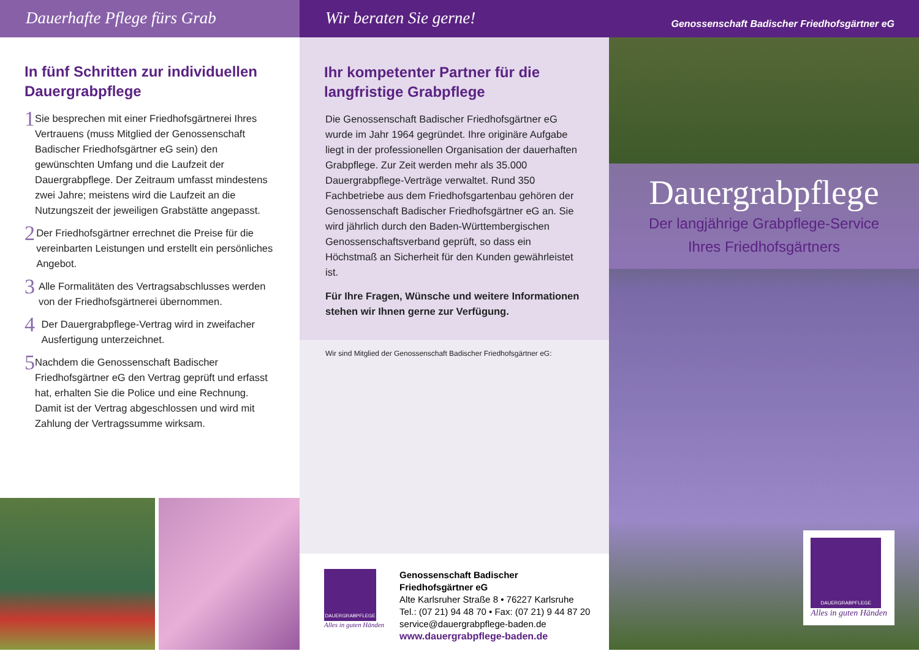Dauerhafte Pflege fürs Grab
In fünf Schritten zur individuellen Dauergrabpflege
1
Sie besprechen mit einer Friedhofsgärtnerei Ihres Vertrauens (muss Mitglied der Genossenschaft Badischer Friedhofsgärtner eG sein) den gewünschten Umfang und die Laufzeit der Dauergrabpflege. Der Zeitraum umfasst mindestens zwei Jahre; meistens wird die Laufzeit an die Nutzungszeit der jeweiligen Grabstätte angepasst.
2
Der Friedhofsgärtner errechnet die Preise für die vereinbarten Leistungen und erstellt ein persönliches Angebot.
3
Alle Formalitäten des Vertragsabschlusses werden von der Friedhofsgärtnerei übernommen.
4
Der Dauergrabpflege-Vertrag wird in zweifacher Ausfertigung unterzeichnet.
5
Nachdem die Genossenschaft Badischer Friedhofsgärtner eG den Vertrag geprüft und erfasst hat, erhalten Sie die Police und eine Rechnung. Damit ist der Vertrag abgeschlossen und wird mit Zahlung der Vertragssumme wirksam.
Wir beraten Sie gerne!
Ihr kompetenter Partner für die langfristige Grabpflege
Die Genossenschaft Badischer Friedhofsgärtner eG wurde im Jahr 1964 gegründet. Ihre originäre Aufgabe liegt in der professionellen Organisation der dauerhaften Grabpflege. Zur Zeit werden mehr als 35.000 Dauergrabpflege-Verträge verwaltet. Rund 350 Fachbetriebe aus dem Friedhofsgartenbau gehören der Genossenschaft Badischer Friedhofsgärtner eG an. Sie wird jährlich durch den Baden-Württembergischen Genossenschaftsverband geprüft, so dass ein Höchstmaß an Sicherheit für den Kunden gewährleistet ist.
Für Ihre Fragen, Wünsche und weitere Informationen stehen wir Ihnen gerne zur Verfügung.
Wir sind Mitglied der Genossenschaft Badischer Friedhofsgärtner eG:
DAUERGRABPFLEGE
Alles in guten Händen
Genossenschaft Badischer
Friedhofsgärtner eG
Alte Karlsruher Straße 8 • 76227 Karlsruhe
Tel.: (07 21) 94 48 70 • Fax: (07 21) 9 44 87 20
service@dauergrabpflege-baden.de
www.dauergrabpflege-baden.de
Genossenschaft Badischer Friedhofsgärtner eG
Dauergrabpflege
Der langjährige Grabpflege-Service
Ihres Friedhofsgärtners
DAUERGRABPFLEGE
Alles in guten Händen